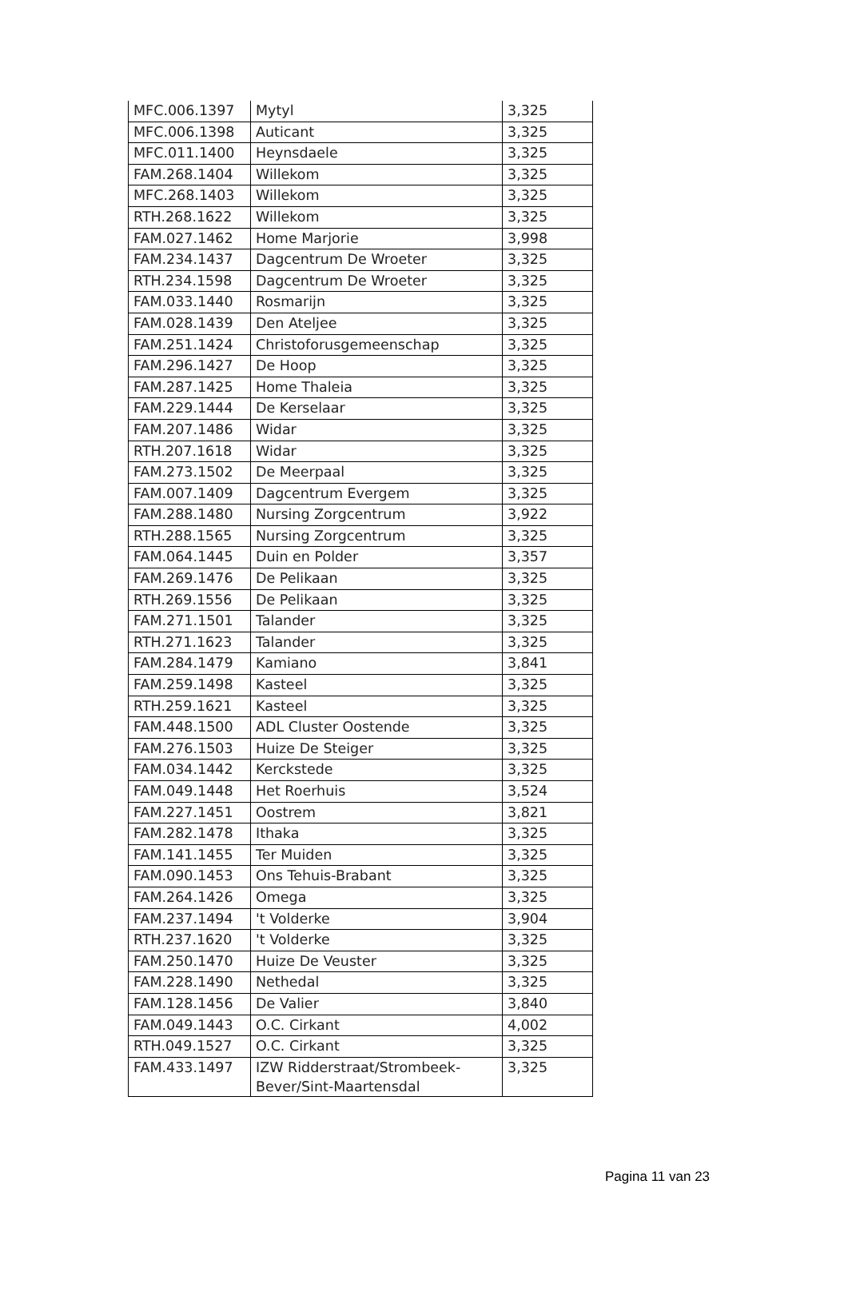| MFC.006.1397 | Mytyl | 3,325 |
| MFC.006.1398 | Auticant | 3,325 |
| MFC.011.1400 | Heynsdaele | 3,325 |
| FAM.268.1404 | Willekom | 3,325 |
| MFC.268.1403 | Willekom | 3,325 |
| RTH.268.1622 | Willekom | 3,325 |
| FAM.027.1462 | Home Marjorie | 3,998 |
| FAM.234.1437 | Dagcentrum De Wroeter | 3,325 |
| RTH.234.1598 | Dagcentrum De Wroeter | 3,325 |
| FAM.033.1440 | Rosmarijn | 3,325 |
| FAM.028.1439 | Den Ateljee | 3,325 |
| FAM.251.1424 | Christoforusgemeenschap | 3,325 |
| FAM.296.1427 | De Hoop | 3,325 |
| FAM.287.1425 | Home Thaleia | 3,325 |
| FAM.229.1444 | De Kerselaar | 3,325 |
| FAM.207.1486 | Widar | 3,325 |
| RTH.207.1618 | Widar | 3,325 |
| FAM.273.1502 | De Meerpaal | 3,325 |
| FAM.007.1409 | Dagcentrum Evergem | 3,325 |
| FAM.288.1480 | Nursing Zorgcentrum | 3,922 |
| RTH.288.1565 | Nursing Zorgcentrum | 3,325 |
| FAM.064.1445 | Duin en Polder | 3,357 |
| FAM.269.1476 | De Pelikaan | 3,325 |
| RTH.269.1556 | De Pelikaan | 3,325 |
| FAM.271.1501 | Talander | 3,325 |
| RTH.271.1623 | Talander | 3,325 |
| FAM.284.1479 | Kamiano | 3,841 |
| FAM.259.1498 | Kasteel | 3,325 |
| RTH.259.1621 | Kasteel | 3,325 |
| FAM.448.1500 | ADL Cluster Oostende | 3,325 |
| FAM.276.1503 | Huize De Steiger | 3,325 |
| FAM.034.1442 | Kerckstede | 3,325 |
| FAM.049.1448 | Het Roerhuis | 3,524 |
| FAM.227.1451 | Oostrem | 3,821 |
| FAM.282.1478 | Ithaka | 3,325 |
| FAM.141.1455 | Ter Muiden | 3,325 |
| FAM.090.1453 | Ons Tehuis-Brabant | 3,325 |
| FAM.264.1426 | Omega | 3,325 |
| FAM.237.1494 | 't Volderke | 3,904 |
| RTH.237.1620 | 't Volderke | 3,325 |
| FAM.250.1470 | Huize De Veuster | 3,325 |
| FAM.228.1490 | Nethedal | 3,325 |
| FAM.128.1456 | De Valier | 3,840 |
| FAM.049.1443 | O.C. Cirkant | 4,002 |
| RTH.049.1527 | O.C. Cirkant | 3,325 |
| FAM.433.1497 | IZW Ridderstraat/Strombeek-Bever/Sint-Maartensdal | 3,325 |
Pagina 11 van 23